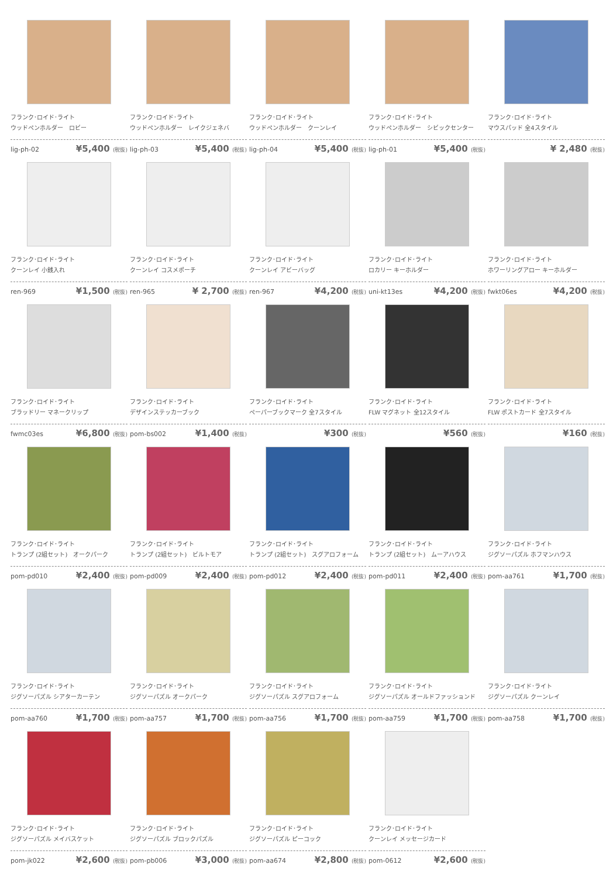フランク･ロイド･ライト
ウッドペンホルダー　ロビー
lig-ph-02 ¥5,400 (税抜)
フランク･ロイド･ライト
ウッドペンホルダー　レイクジェネバ
lig-ph-03 ¥5,400 (税抜)
フランク･ロイド･ライト
ウッドペンホルダー　クーンレイ
lig-ph-04 ¥5,400 (税抜)
フランク･ロイド･ライト
ウッドペンホルダー　シビックセンター
lig-ph-01 ¥5,400 (税抜)
フランク･ロイド･ライト
マウスパッド 全4スタイル
¥ 2,480 (税抜)
フランク･ロイド･ライト
クーンレイ 小銭入れ
ren-969 ¥1,500 (税抜)
フランク･ロイド･ライト
クーンレイ コスメポーチ
ren-965 ¥ 2,700 (税抜)
フランク･ロイド･ライト
クーンレイ アビーバッグ
ren-967 ¥4,200 (税抜)
フランク･ロイド･ライト
ロカリー キーホルダー
uni-kt13es ¥4,200 (税抜)
フランク･ロイド･ライト
ホワーリングアロー キーホルダー
fwkt06es ¥4,200 (税抜)
フランク･ロイド･ライト
ブラッドリー マネークリップ
fwmc03es ¥6,800 (税抜)
フランク･ロイド･ライト
デザインステッカーブック
pom-bs002 ¥1,400 (税抜)
フランク･ロイド･ライト
ペーパーブックマーク 全7スタイル
¥300 (税抜)
フランク･ロイド･ライト
FLW マグネット 全12スタイル
¥560 (税抜)
フランク･ロイド･ライト
FLW ポストカード 全7スタイル
¥160 (税抜)
フランク･ロイド･ライト
トランプ (2組セット)　オークパーク
pom-pd010 ¥2,400 (税抜)
フランク･ロイド･ライト
トランプ (2組セット)　ビルトモア
pom-pd009 ¥2,400 (税抜)
フランク･ロイド･ライト
トランプ (2組セット)　スグアロフォーム
pom-pd012 ¥2,400 (税抜)
フランク･ロイド･ライト
トランプ (2組セット)　ムーアハウス
pom-pd011 ¥2,400 (税抜)
フランク･ロイド･ライト
ジグソーパズル ホフマンハウス
pom-aa761 ¥1,700 (税抜)
フランク･ロイド･ライト
ジグソーパズル シアターカーテン
pom-aa760 ¥1,700 (税抜)
フランク･ロイド･ライト
ジグソーパズル オークパーク
pom-aa757 ¥1,700 (税抜)
フランク･ロイド･ライト
ジグソーパズル スグアロフォーム
pom-aa756 ¥1,700 (税抜)
フランク･ロイド･ライト
ジグソーパズル オールドファッションド
pom-aa759 ¥1,700 (税抜)
フランク･ロイド･ライト
ジグソーパズル クーンレイ
pom-aa758 ¥1,700 (税抜)
フランク･ロイド･ライト
ジグソーパズル メイバスケット
pom-jk022 ¥2,600 (税抜)
フランク･ロイド･ライト
ジグソーパズル ブロックパズル
pom-pb006 ¥3,000 (税抜)
フランク･ロイド･ライト
ジグソーパズル ピーコック
pom-aa674 ¥2,800 (税抜)
フランク･ロイド･ライト
クーンレイ メッセージカード
pom-0612 ¥2,600 (税抜)